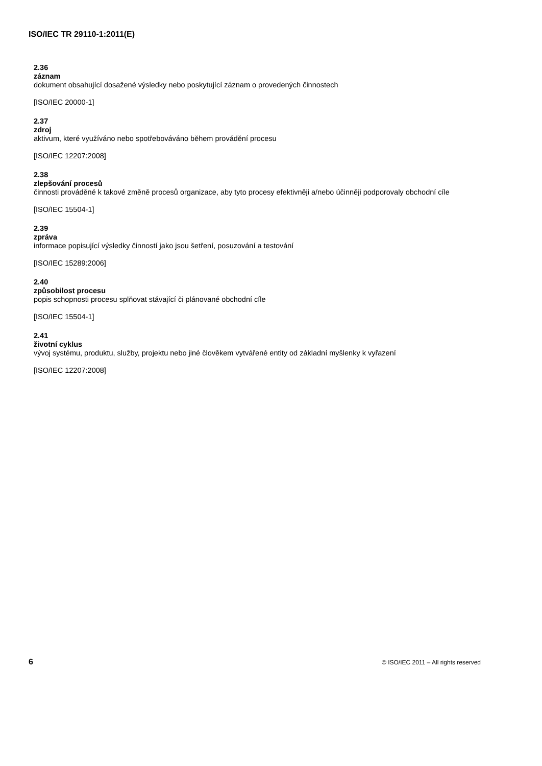ISO/IEC TR 29110-1:2011(E)
2.36
záznam
dokument obsahující dosažené výsledky nebo poskytující záznam o provedených činnostech
[ISO/IEC 20000-1]
2.37
zdroj
aktivum, které využíváno nebo spotřebováváno během provádění procesu
[ISO/IEC 12207:2008]
2.38
zlepšování procesů
činnosti prováděné k takové změně procesů organizace, aby tyto procesy efektivněji a/nebo účinněji podporovaly obchodní cíle
[ISO/IEC 15504-1]
2.39
zpráva
informace popisující výsledky činností jako jsou šetření, posuzování a testování
[ISO/IEC 15289:2006]
2.40
způsobilost procesu
popis schopnosti procesu splňovat stávající či plánované obchodní cíle
[ISO/IEC 15504-1]
2.41
životní cyklus
vývoj systému, produktu, služby, projektu nebo jiné člověkem vytvářené entity od základní myšlenky k vyřazení
[ISO/IEC 12207:2008]
6 © ISO/IEC 2011 – All rights reserved